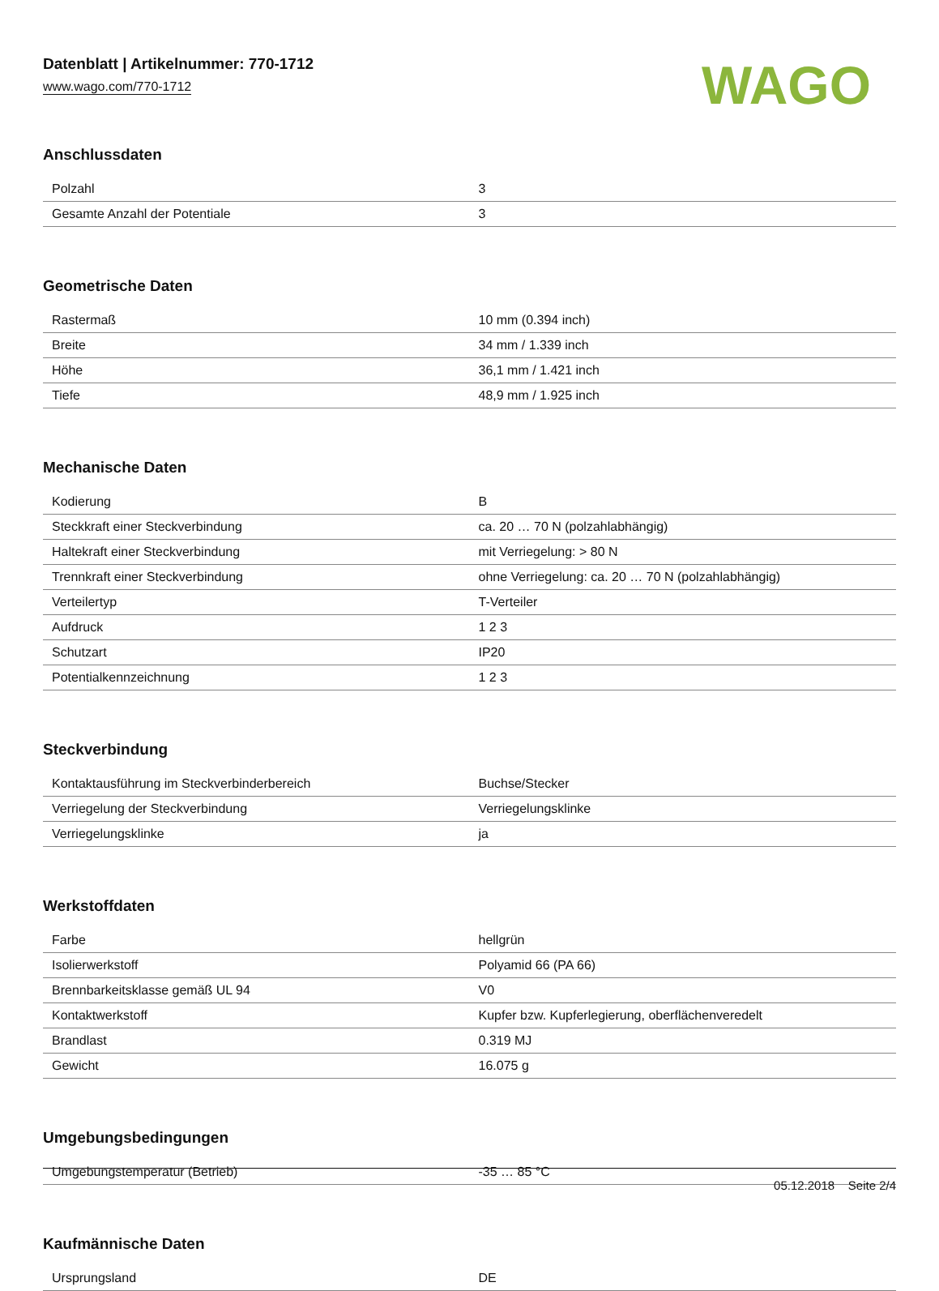Datenblatt | Artikelnummer: 770-1712
www.wago.com/770-1712
WAGO
Anschlussdaten
| Polzahl | 3 |
| Gesamte Anzahl der Potentiale | 3 |
Geometrische Daten
| Rastermaß | 10 mm (0.394 inch) |
| Breite | 34 mm / 1.339 inch |
| Höhe | 36,1 mm / 1.421 inch |
| Tiefe | 48,9 mm / 1.925 inch |
Mechanische Daten
| Kodierung | B |
| Steckkraft einer Steckverbindung | ca. 20 … 70 N (polzahlabhängig) |
| Haltekraft einer Steckverbindung | mit Verriegelung: > 80 N |
| Trennkraft einer Steckverbindung | ohne Verriegelung: ca. 20 … 70 N (polzahlabhängig) |
| Verteilertyp | T-Verteiler |
| Aufdruck | 1 2 3 |
| Schutzart | IP20 |
| Potentialkennzeichnung | 1 2 3 |
Steckverbindung
| Kontaktausführung im Steckverbinderbereich | Buchse/Stecker |
| Verriegelung der Steckverbindung | Verriegelungsklinke |
| Verriegelungsklinke | ja |
Werkstoffdaten
| Farbe | hellgrün |
| Isolierwerkstoff | Polyamid 66 (PA 66) |
| Brennbarkeitsklasse gemäß UL 94 | V0 |
| Kontaktwerkstoff | Kupfer bzw. Kupferlegierung, oberflächenveredelt |
| Brandlast | 0.319 MJ |
| Gewicht | 16.075 g |
Umgebungsbedingungen
| Umgebungstemperatur (Betrieb) | -35 … 85 °C |
Kaufmännische Daten
| Ursprungsland | DE |
05.12.2018 Seite 2/4